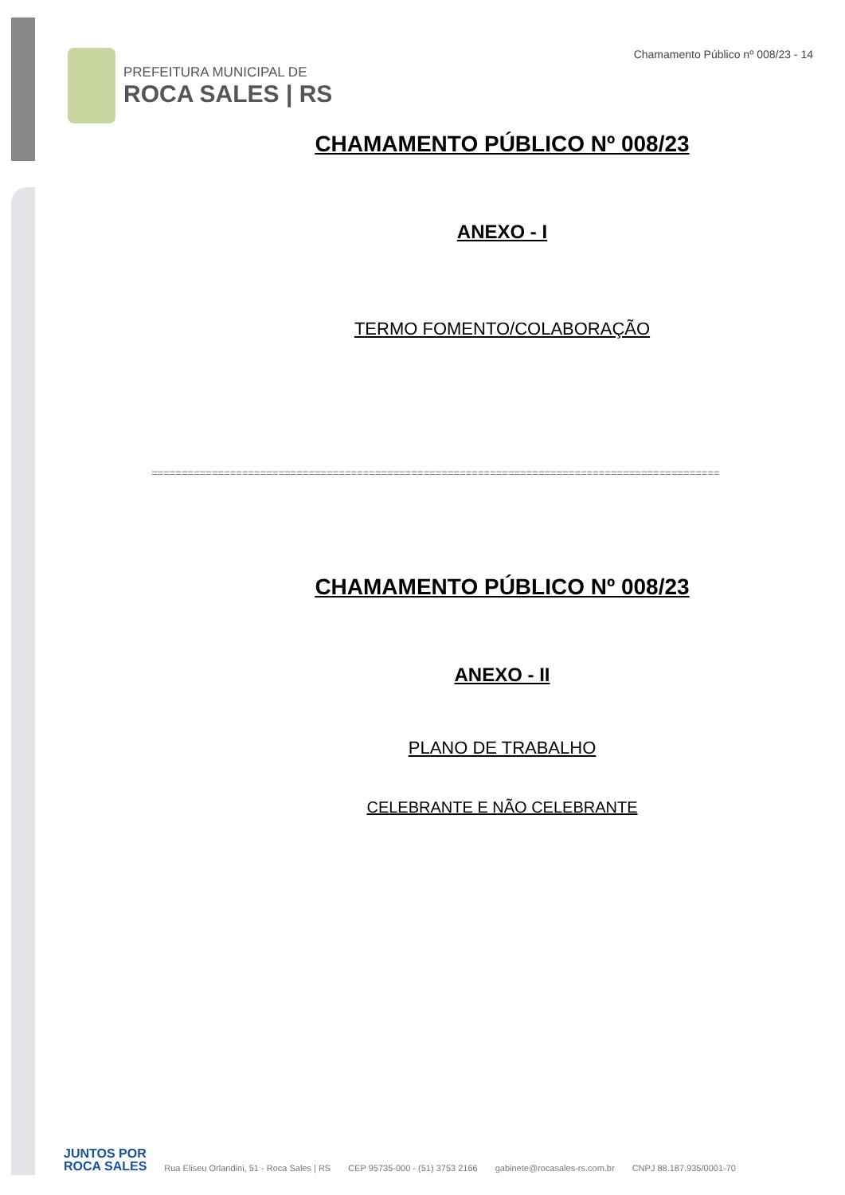PREFEITURA MUNICIPAL DE
ROCA SALES | RS
Chamamento Público nº 008/23 - 14
CHAMAMENTO PÚBLICO Nº 008/23
ANEXO - I
TERMO FOMENTO/COLABORAÇÃO
==============================================================================================
CHAMAMENTO PÚBLICO Nº 008/23
ANEXO - II
PLANO DE TRABALHO
CELEBRANTE E NÃO CELEBRANTE
JUNTOS POR
ROCA SALES
Rua Eliseu Orlandini, 51 - Roca Sales | RS CEP 95735-000 - (51) 3753 2166 gabinete@rocasales-rs.com.br CNPJ 88.187.935/0001-70